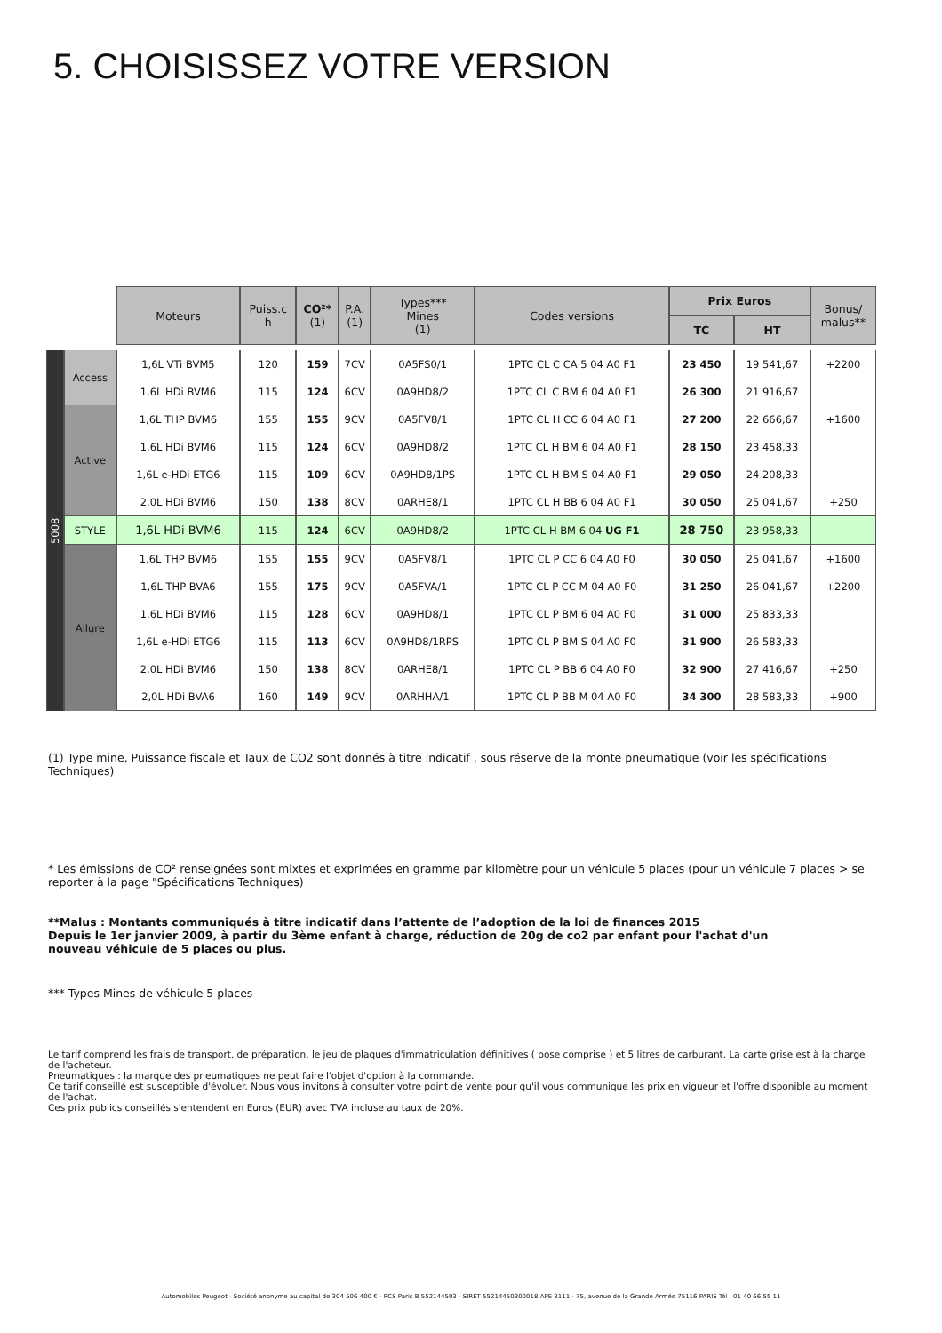5. CHOISISSEZ VOTRE VERSION
| | | Moteurs | Puiss.c h | CO²* (1) | P.A. (1) | Types*** Mines (1) | Codes versions | Prix Euros | | Bonus/ malus** |
| | | | | | | | | TC | HT | |
| 5008 | Access | 1,6L VTi BVM5 | 120 | 159 | 7CV | 0A5FS0/1 | 1PTC CL C CA 5 04 A0 F1 | 23 450 | 19 541,67 | +2200 |
| | | 1,6L HDi BVM6 | 115 | 124 | 6CV | 0A9HD8/2 | 1PTC CL C BM 6 04 A0 F1 | 26 300 | 21 916,67 | |
| | Active | 1,6L THP BVM6 | 155 | 155 | 9CV | 0A5FV8/1 | 1PTC CL H CC 6 04 A0 F1 | 27 200 | 22 666,67 | +1600 |
| | | 1,6L HDi BVM6 | 115 | 124 | 6CV | 0A9HD8/2 | 1PTC CL H BM 6 04 A0 F1 | 28 150 | 23 458,33 | |
| | | 1,6L e-HDi ETG6 | 115 | 109 | 6CV | 0A9HD8/1PS | 1PTC CL H BM S 04 A0 F1 | 29 050 | 24 208,33 | |
| | | 2,0L HDi BVM6 | 150 | 138 | 8CV | 0ARHE8/1 | 1PTC CL H BB 6 04 A0 F1 | 30 050 | 25 041,67 | +250 |
| | STYLE | 1,6L HDi BVM6 | 115 | 124 | 6CV | 0A9HD8/2 | 1PTC CL H BM 6 04 UG F1 | 28 750 | 23 958,33 | |
| | Allure | 1,6L THP BVM6 | 155 | 155 | 9CV | 0A5FV8/1 | 1PTC CL P CC 6 04 A0 F0 | 30 050 | 25 041,67 | +1600 |
| | | 1,6L THP BVA6 | 155 | 175 | 9CV | 0A5FVA/1 | 1PTC CL P CC M 04 A0 F0 | 31 250 | 26 041,67 | +2200 |
| | | 1,6L HDi BVM6 | 115 | 128 | 6CV | 0A9HD8/1 | 1PTC CL P BM 6 04 A0 F0 | 31 000 | 25 833,33 | |
| | | 1,6L e-HDi ETG6 | 115 | 113 | 6CV | 0A9HD8/1RPS | 1PTC CL P BM S 04 A0 F0 | 31 900 | 26 583,33 | |
| | | 2,0L HDi BVM6 | 150 | 138 | 8CV | 0ARHE8/1 | 1PTC CL P BB 6 04 A0 F0 | 32 900 | 27 416,67 | +250 |
| | | 2,0L HDi BVA6 | 160 | 149 | 9CV | 0ARHHA/1 | 1PTC CL P BB M 04 A0 F0 | 34 300 | 28 583,33 | +900 |
(1) Type mine, Puissance fiscale et Taux de CO2 sont donnés à titre indicatif , sous réserve de la monte pneumatique (voir les spécifications Techniques)
* Les émissions de CO² renseignées sont mixtes et exprimées en gramme par kilomètre pour un véhicule 5 places (pour un véhicule 7 places > se reporter à la page "Spécifications Techniques)
**Malus : Montants communiqués à titre indicatif dans l’attente de l’adoption de la loi de finances 2015
Depuis le 1er janvier 2009, à partir du 3ème enfant à charge, réduction de 20g de co2 par enfant pour l'achat d'un nouveau véhicule de 5 places ou plus.
*** Types Mines de véhicule 5 places
Le tarif comprend les frais de transport, de préparation, le jeu de plaques d'immatriculation définitives ( pose comprise ) et 5 litres de carburant. La carte grise est à la charge de l'acheteur.
Pneumatiques : la marque des pneumatiques ne peut faire l'objet d'option à la commande.
Ce tarif conseillé est susceptible d'évoluer. Nous vous invitons à consulter votre point de vente pour qu'il vous communique les prix en vigueur et l'offre disponible au moment de l'achat.
Ces prix publics conseillés s'entendent en Euros (EUR) avec TVA incluse au taux de 20%.
Automobiles Peugeot - Société anonyme au capital de 304 506 400 € - RCS Paris B 552144503 - SIRET 55214450300018 APE 3111 - 75, avenue de la Grande Armée 75116 PARIS Tél : 01 40 66 55 11